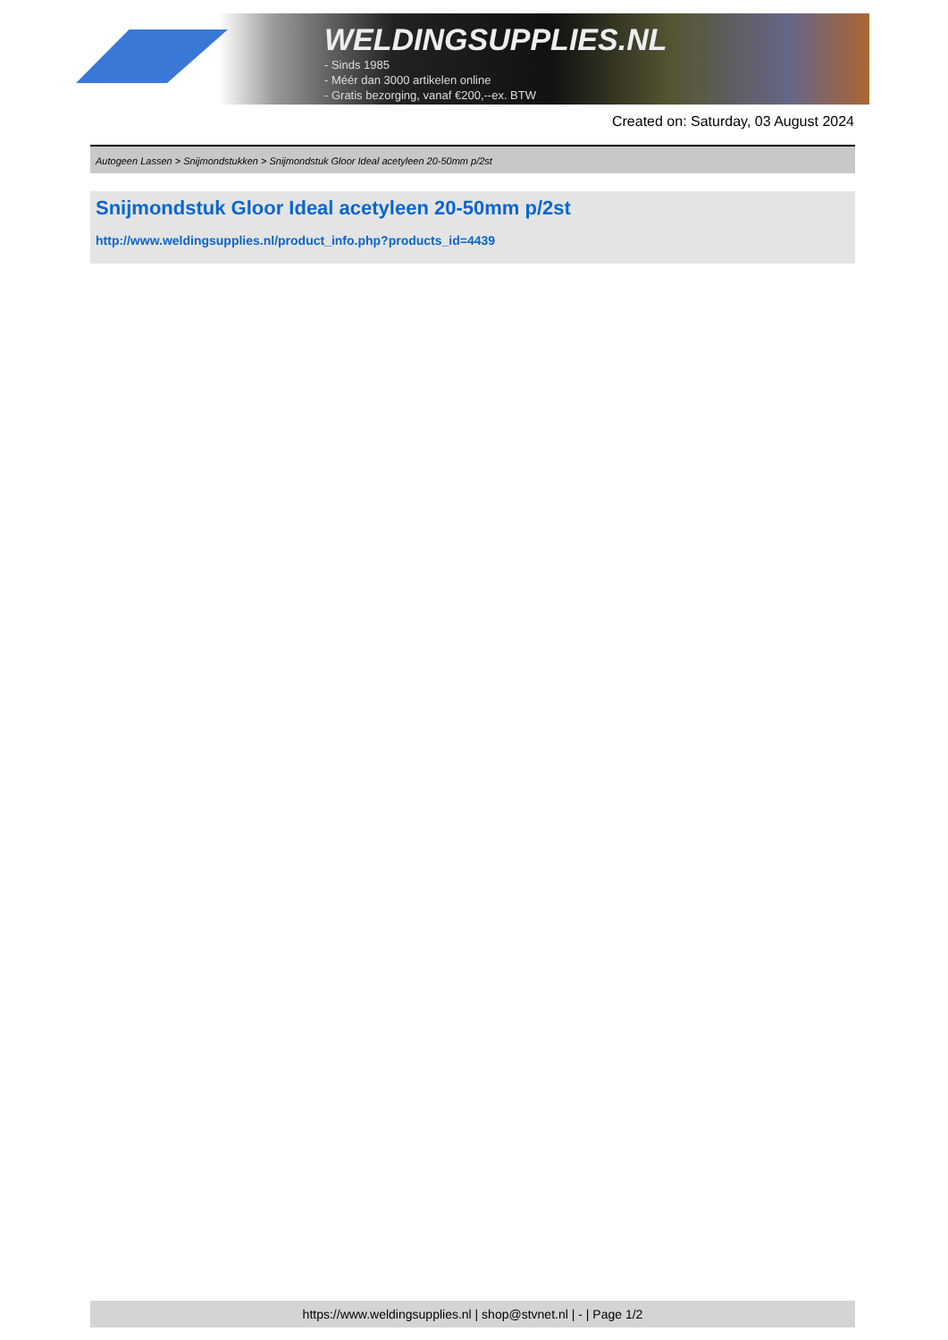WELDINGSUPPLIES.NL
- Sinds 1985
- Méér dan 3000 artikelen online
- Gratis bezorging, vanaf €200,--ex. BTW
Created on: Saturday, 03 August 2024
Autogeen Lassen > Snijmondstukken > Snijmondstuk Gloor Ideal acetyleen 20-50mm p/2st
Snijmondstuk Gloor Ideal acetyleen 20-50mm p/2st
http://www.weldingsupplies.nl/product_info.php?products_id=4439
https://www.weldingsupplies.nl | shop@stvnet.nl | - | Page 1/2